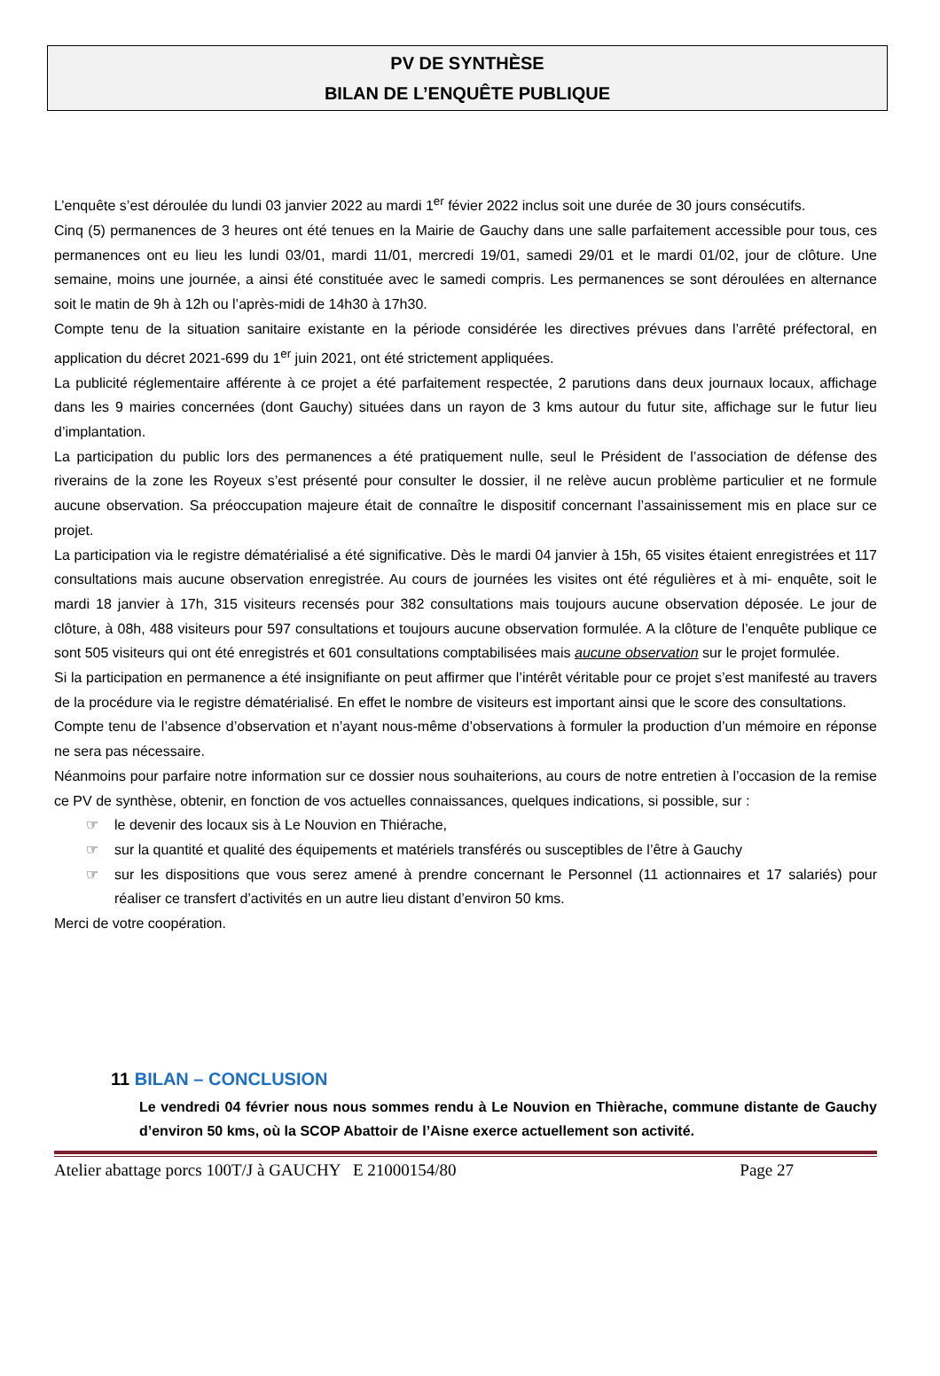PV DE SYNTHÈSE
BILAN DE L’ENQUÊTE PUBLIQUE
L’enquête s’est déroulée du lundi 03 janvier 2022 au mardi 1<sup>er</sup> févier 2022 inclus soit une durée de 30 jours consécutifs.
Cinq (5) permanences de 3 heures ont été tenues en la Mairie de Gauchy dans une salle parfaitement accessible pour tous, ces permanences ont eu lieu les lundi 03/01, mardi 11/01, mercredi 19/01, samedi 29/01 et le mardi 01/02, jour de clôture. Une semaine, moins une journée, a ainsi été constituée avec le samedi compris. Les permanences se sont déroulées en alternance soit le matin de 9h à 12h ou l’après-midi de 14h30 à 17h30.
Compte tenu de la situation sanitaire existante en la période considérée les directives prévues dans l’arrêté préfectoral, en application du décret 2021-699 du 1<sup>er</sup> juin 2021, ont été strictement appliquées.
La publicité réglementaire afférente à ce projet a été parfaitement respectée, 2 parutions dans deux journaux locaux, affichage dans les 9 mairies concernées (dont Gauchy) situées dans un rayon de 3 kms autour du futur site, affichage sur le futur lieu d’implantation.
La participation du public lors des permanences a été pratiquement nulle, seul le Président de l’association de défense des riverains de la zone les Royeux s’est présenté pour consulter le dossier, il ne relève aucun problème particulier et ne formule aucune observation. Sa préoccupation majeure était de connaître le dispositif concernant l’assainissement mis en place sur ce projet.
La participation via le registre dématérialisé a été significative. Dès le mardi 04 janvier à 15h, 65 visites étaient enregistrées et 117 consultations mais aucune observation enregistrée. Au cours de journées les visites ont été régulières et à mi- enquête, soit le mardi 18 janvier à 17h, 315 visiteurs recensés pour 382 consultations mais toujours aucune observation déposée. Le jour de clôture, à 08h, 488 visiteurs pour 597 consultations et toujours aucune observation formulée. A la clôture de l’enquête publique ce sont 505 visiteurs qui ont été enregistrés et 601 consultations comptabilisées mais aucune observation sur le projet formulée.
Si la participation en permanence a été insignifiante on peut affirmer que l’intérêt véritable pour ce projet s’est manifesté au travers de la procédure via le registre dématérialisé. En effet le nombre de visiteurs est important ainsi que le score des consultations.
Compte tenu de l’absence d’observation et n’ayant nous-même d’observations à formuler la production d’un mémoire en réponse ne sera pas nécessaire.
Néanmoins pour parfaire notre information sur ce dossier nous souhaiterions, au cours de notre entretien à l’occasion de la remise ce PV de synthèse, obtenir, en fonction de vos actuelles connaissances, quelques indications, si possible, sur :
☞ le devenir des locaux sis à Le Nouvion en Thiérache,
☞ sur la quantité et qualité des équipements et matériels transférés ou susceptibles de l’être à Gauchy
☞ sur les dispositions que vous serez amené à prendre concernant le Personnel (11 actionnaires et 17 salariés) pour réaliser ce transfert d’activités en un autre lieu distant d’environ 50 kms.
Merci de votre coopération.
11 BILAN – CONCLUSION
Le vendredi 04 février nous nous sommes rendu à Le Nouvion en Thièrache, commune distante de Gauchy d’environ 50 kms, où la SCOP Abattoir de l’Aisne exerce actuellement son activité.
Atelier abattage porcs 100T/J à GAUCHY E 21000154/80 Page 27